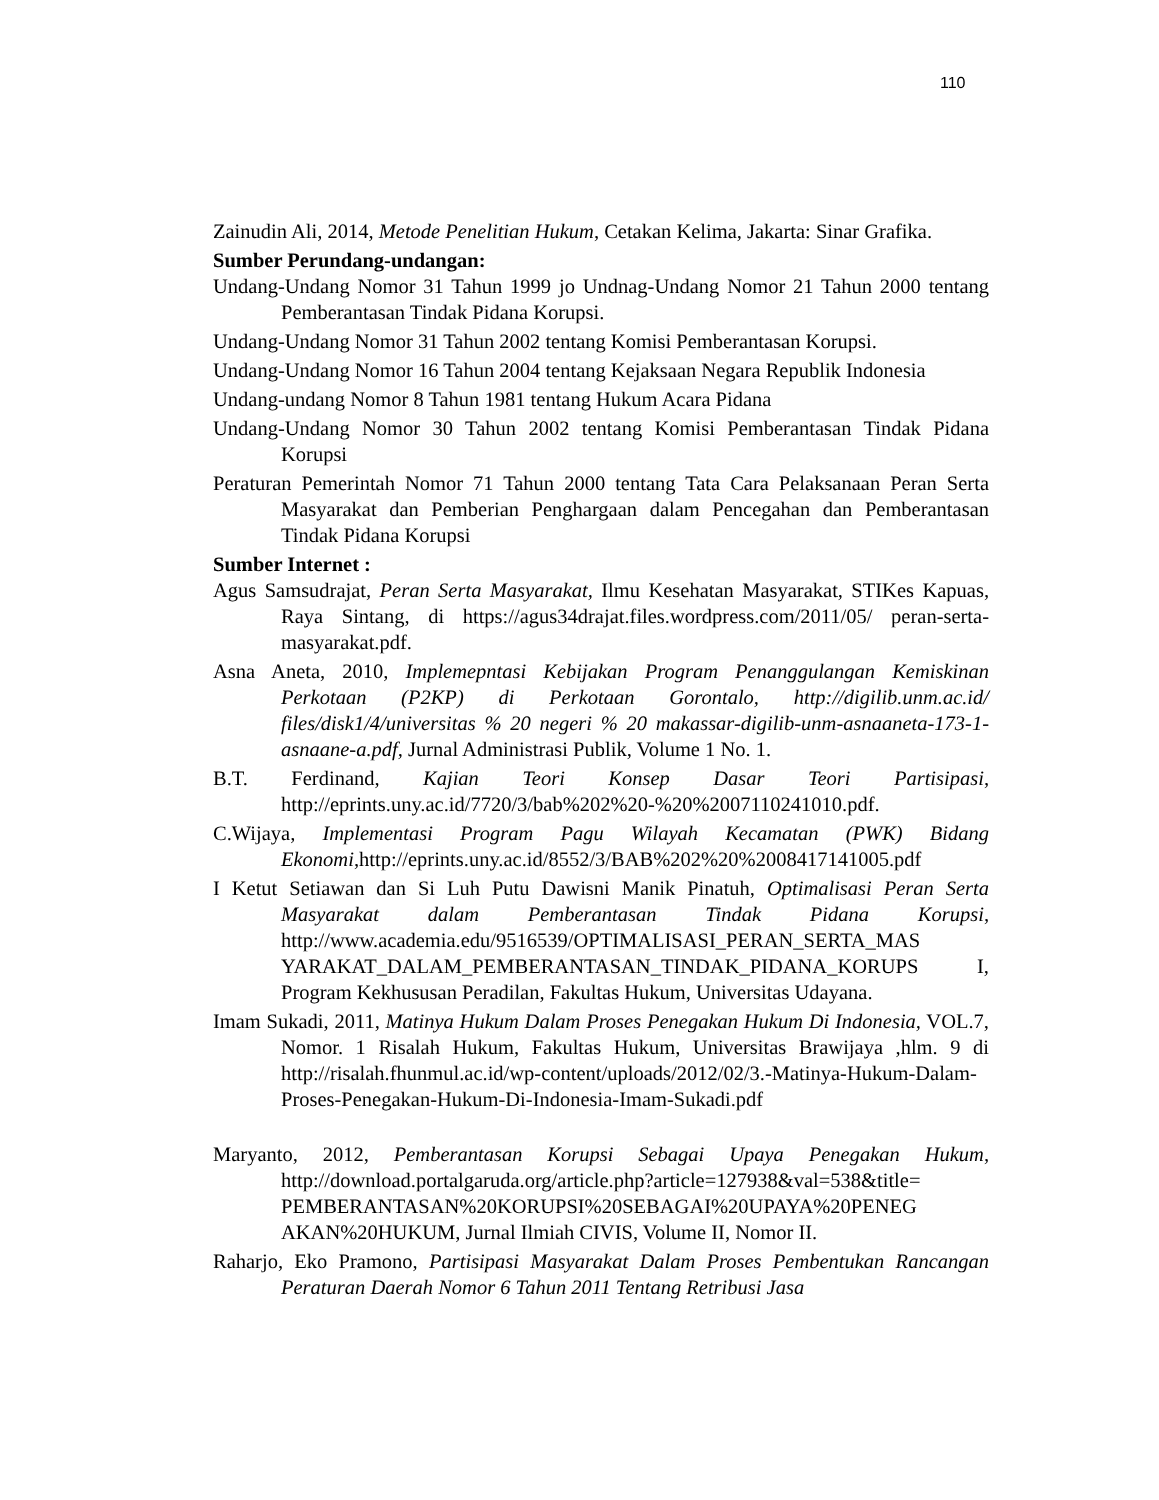110
Zainudin Ali, 2014, Metode Penelitian Hukum, Cetakan Kelima, Jakarta: Sinar Grafika.
Sumber Perundang-undangan:
Undang-Undang Nomor 31 Tahun 1999 jo Undnag-Undang Nomor 21 Tahun 2000 tentang Pemberantasan Tindak Pidana Korupsi.
Undang-Undang Nomor 31 Tahun 2002 tentang Komisi Pemberantasan Korupsi.
Undang-Undang Nomor 16 Tahun 2004 tentang Kejaksaan Negara Republik Indonesia
Undang-undang Nomor 8 Tahun 1981 tentang Hukum Acara Pidana
Undang-Undang Nomor 30 Tahun 2002 tentang Komisi Pemberantasan Tindak Pidana Korupsi
Peraturan Pemerintah Nomor 71 Tahun 2000 tentang Tata Cara Pelaksanaan Peran Serta Masyarakat dan Pemberian Penghargaan dalam Pencegahan dan Pemberantasan Tindak Pidana Korupsi
Sumber Internet :
Agus Samsudrajat, Peran Serta Masyarakat, Ilmu Kesehatan Masyarakat, STIKes Kapuas, Raya Sintang, di https://agus34drajat.files.wordpress.com/2011/05/ peran-serta-masyarakat.pdf.
Asna Aneta, 2010, Implemepntasi Kebijakan Program Penanggulangan Kemiskinan Perkotaan (P2KP) di Perkotaan Gorontalo, http://digilib.unm.ac.id/ files/disk1/4/universitas % 20 negeri % 20 makassar-digilib-unm-asnaaneta-173-1-asnaane-a.pdf, Jurnal Administrasi Publik, Volume 1 No. 1.
B.T. Ferdinand, Kajian Teori Konsep Dasar Teori Partisipasi, http://eprints.uny.ac.id/7720/3/bab%202%20-%20%2007110241010.pdf.
C.Wijaya, Implementasi Program Pagu Wilayah Kecamatan (PWK) Bidang Ekonomi,http://eprints.uny.ac.id/8552/3/BAB%202%20%2008417141005.pdf
I Ketut Setiawan dan Si Luh Putu Dawisni Manik Pinatuh, Optimalisasi Peran Serta Masyarakat dalam Pemberantasan Tindak Pidana Korupsi, http://www.academia.edu/9516539/OPTIMALISASI_PERAN_SERTA_MAS YARAKAT_DALAM_PEMBERANTASAN_TINDAK_PIDANA_KORUPS I, Program Kekhususan Peradilan, Fakultas Hukum, Universitas Udayana.
Imam Sukadi, 2011, Matinya Hukum Dalam Proses Penegakan Hukum Di Indonesia, VOL.7, Nomor. 1 Risalah Hukum, Fakultas Hukum, Universitas Brawijaya ,hlm. 9 di http://risalah.fhunmul.ac.id/wp-content/uploads/2012/02/3.-Matinya-Hukum-Dalam-Proses-Penegakan-Hukum-Di-Indonesia-Imam-Sukadi.pdf
Maryanto, 2012, Pemberantasan Korupsi Sebagai Upaya Penegakan Hukum, http://download.portalgaruda.org/article.php?article=127938&val=538&title= PEMBERANTASAN%20KORUPSI%20SEBAGAI%20UPAYA%20PENEG AKAN%20HUKUM, Jurnal Ilmiah CIVIS, Volume II, Nomor II.
Raharjo, Eko Pramono, Partisipasi Masyarakat Dalam Proses Pembentukan Rancangan Peraturan Daerah Nomor 6 Tahun 2011 Tentang Retribusi Jasa